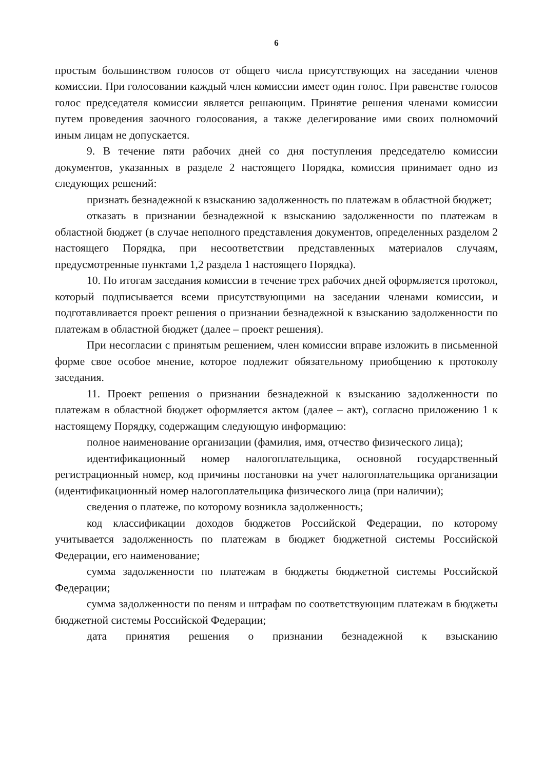6
простым большинством голосов от общего числа присутствующих на заседании членов комиссии. При голосовании каждый член комиссии имеет один голос. При равенстве голосов голос председателя комиссии является решающим. Принятие решения членами комиссии путем проведения заочного голосования, а также делегирование ими своих полномочий иным лицам не допускается.
9. В течение пяти рабочих дней со дня поступления председателю комиссии документов, указанных в разделе 2 настоящего Порядка, комиссия принимает одно из следующих решений:
признать безнадежной к взысканию задолженность по платежам в областной бюджет;
отказать в признании безнадежной к взысканию задолженности по платежам в областной бюджет (в случае неполного представления документов, определенных разделом 2 настоящего Порядка, при несоответствии представленных материалов случаям, предусмотренные пунктами 1,2 раздела 1 настоящего Порядка).
10. По итогам заседания комиссии в течение трех рабочих дней оформляется протокол, который подписывается всеми присутствующими на заседании членами комиссии, и подготавливается проект решения о признании безнадежной к взысканию задолженности по платежам в областной бюджет (далее – проект решения).
При несогласии с принятым решением, член комиссии вправе изложить в письменной форме свое особое мнение, которое подлежит обязательному приобщению к протоколу заседания.
11. Проект решения о признании безнадежной к взысканию задолженности по платежам в областной бюджет оформляется актом (далее – акт), согласно приложению 1 к настоящему Порядку, содержащим следующую информацию:
полное наименование организации (фамилия, имя, отчество физического лица);
идентификационный номер налогоплательщика, основной государственный регистрационный номер, код причины постановки на учет налогоплательщика организации (идентификационный номер налогоплательщика физического лица (при наличии);
сведения о платеже, по которому возникла задолженность;
код классификации доходов бюджетов Российской Федерации, по которому учитывается задолженность по платежам в бюджет бюджетной системы Российской Федерации, его наименование;
сумма задолженности по платежам в бюджеты бюджетной системы Российской Федерации;
сумма задолженности по пеням и штрафам по соответствующим платежам в бюджеты бюджетной системы Российской Федерации;
дата принятия решения о признании безнадежной к взысканию